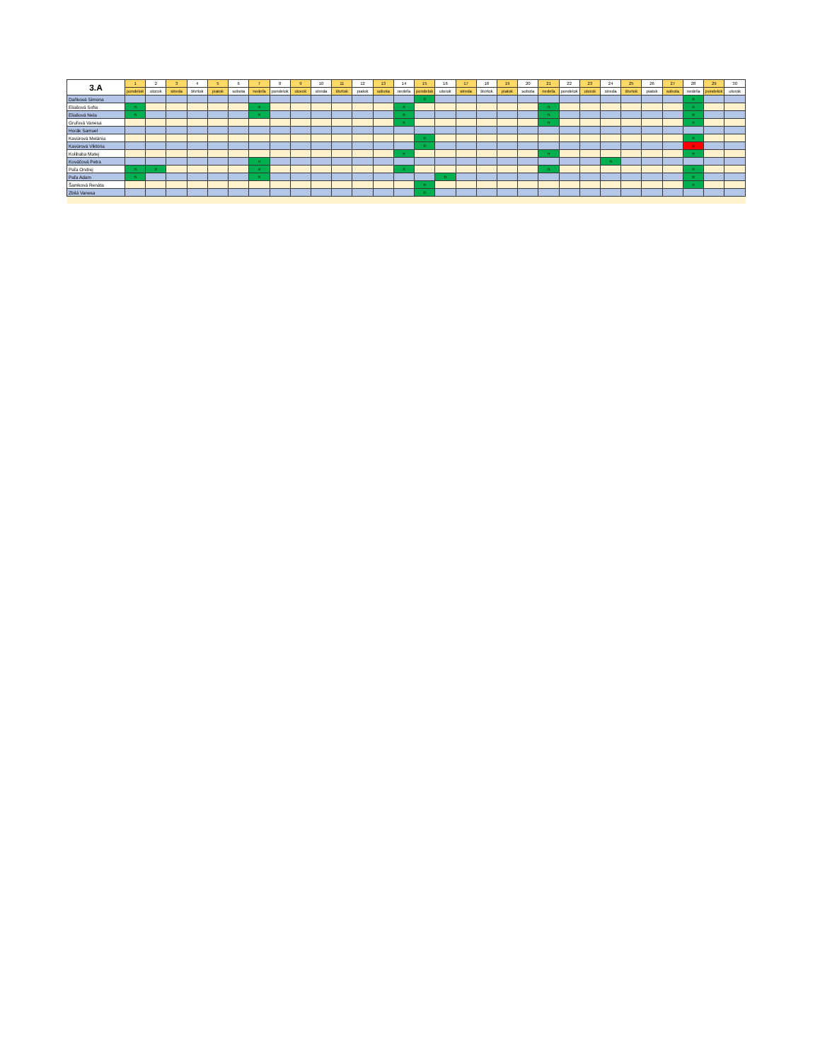| 3.A | 1 | 2 | 3 | 4 | 5 | 6 | 7 | 8 | 9 | 10 | 11 | 12 | 13 | 14 | 15 | 16 | 17 | 18 | 19 | 20 | 21 | 22 | 23 | 24 | 25 | 26 | 27 | 28 | 29 | 30 |
| --- | --- | --- | --- | --- | --- | --- | --- | --- | --- | --- | --- | --- | --- | --- | --- | --- | --- | --- | --- | --- | --- | --- | --- | --- | --- | --- | --- | --- | --- | --- |
| | pondelok | utorok | streda | štvrtok | piatok | sobota | nedeľa | pondelok | utorok | streda | štvrtok | piatok | sobota | nedeľa | pondelok | utorok | streda | štvrtok | piatok | sobota | nedeľa | pondelok | utorok | streda | štvrtok | piatok | sobota | nedeľa | pondelok | utorok |
| Daňková Simona | | | | | | | | | | | | | | | n | | | | | | | | | | | | | n | | |
| Eliašová Sofia | n | | | | | | n | | | | | | | n | | | | | | | n | | | | | | | n | | |
| Eliašová Nela | n | | | | | | n | | | | | | | n | | | | | | | n | | | | | | | n | | |
| Gruľová Vanesa | | | | | | | | | | | | | | n | | | | | | | n | | | | | | | n | | |
| Horák Samuel | | | | | | | | | | | | | | | | | | | | | | | | | | | | | | |
| Kavúrová Melánia | | | | | | | | | | | | | | | n | | | | | | | | | | | | | n | | |
| Kavúrová Viktória | | | | | | | | | | | | | | | n | | | | | | | | | | | | | p | | |
| Kolibaba Matej | | | | | | | | | | | | | | n | | | | | | | n | | | | | | | n | | |
| Kováčová Petra | | | | | | | n | | | | | | | | | | | | | | | | | n | | | | | | |
| Paľa Ondrej | n | n | | | | | n | | | | | | | n | | | | | | | n | | | | | | | n | | |
| Paľa Adam | n | | | | | | n | | | | | | | | | n | | | | | | | | | | | | n | | |
| Šamková Renáta | | | | | | | | | | | | | | | n | | | | | | | | | | | | | n | | |
| Zbilá Vanesa | | | | | | | | | | | | | | | n | | | | | | | | | | | | | | | |